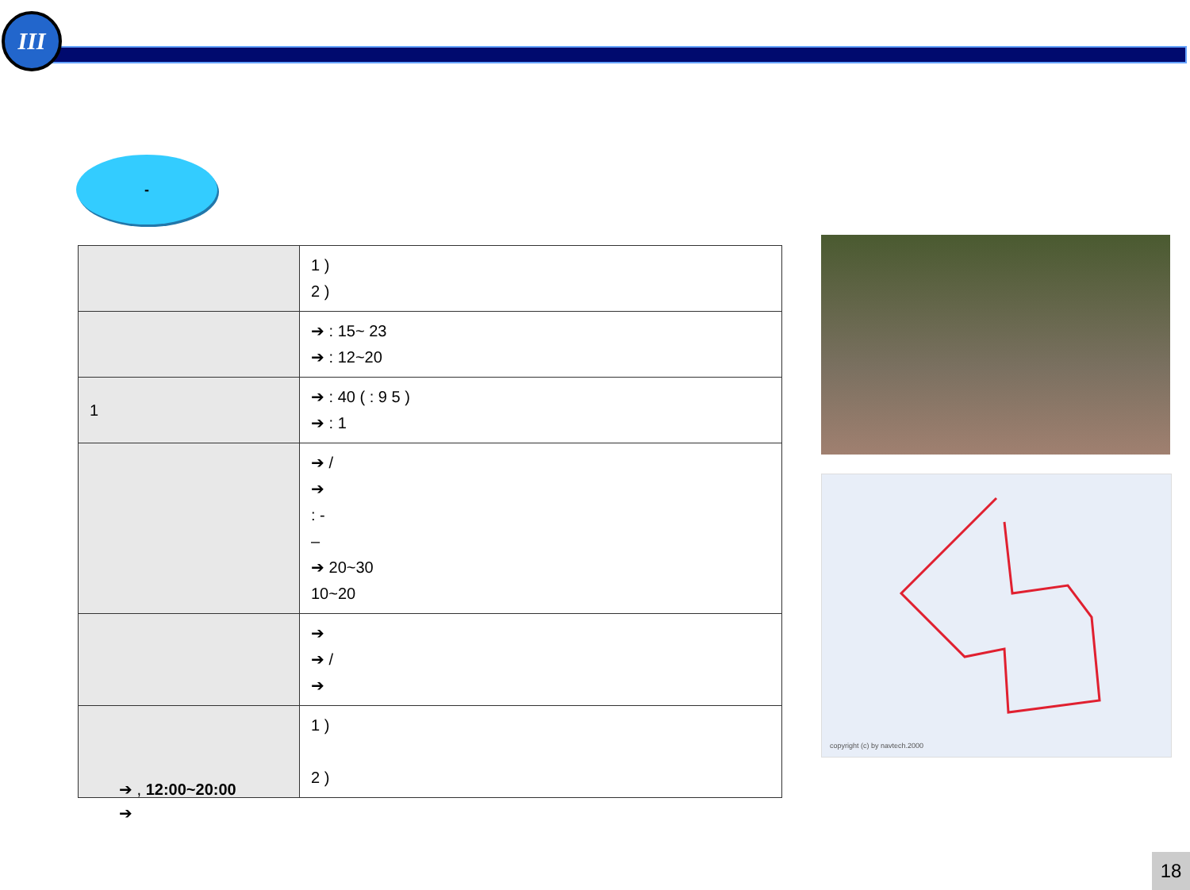III
-
| | 1 ) 2 ) |
| | ➔ : 15~ 23 ➔ : 12~20 |
| 1 | ➔ : 40 ( : 9 5 ) ➔ : 1 |
| | ➔ / ➔ : - – ➔ 20~30 10~20 |
| | ➔ ➔ / ➔ |
| | 1 ) 2 ) |
➔ , 12:00~20:00
➔
copyright (c) by navtech.2000
18